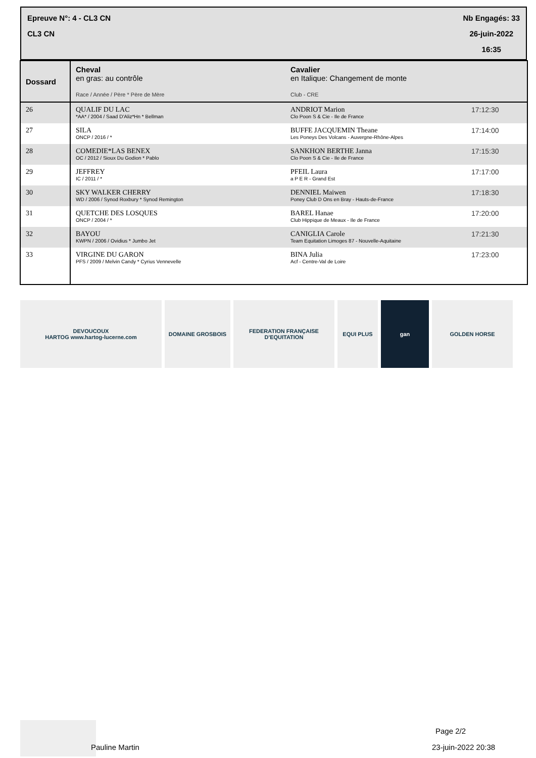Epreuve N°: 4 - CL3 CN
CL3 CN
Nb Engagés: 33
26-juin-2022
16:35
| Dossard | Cheval en gras: au contrôle Race / Année / Père * Père de Mère | Cavalier en Italique: Changement de monte Club - CRE | |
| --- | --- | --- | --- |
| 26 | QUALIF DU LAC *AA* / 2004 / Saad D'Aliz*Hn * Bellman | ANDRIOT Marion Clo Poon S & Cie - Ile de France | 17:12:30 |
| 27 | SILA ONCP / 2016 / * | BUFFE JACQUEMIN Theane Les Poneys Des Volcans - Auvergne-Rhône-Alpes | 17:14:00 |
| 28 | COMEDIE*LAS BENEX OC / 2012 / Sioux Du Godion * Pablo | SANKHON BERTHE Janna Clo Poon S & Cie - Ile de France | 17:15:30 |
| 29 | JEFFREY IC / 2011 / * | PFEIL Laura a P E R - Grand Est | 17:17:00 |
| 30 | SKY WALKER CHERRY WD / 2006 / Synod Roxbury * Synod Remington | DENNIEL Maiwen Poney Club D Ons en Bray - Hauts-de-France | 17:18:30 |
| 31 | QUETCHE DES LOSQUES ONCP / 2004 / * | BAREL Hanae Club Hippique de Meaux - Ile de France | 17:20:00 |
| 32 | BAYOU KWPN / 2006 / Ovidius * Jumbo Jet | CANIGLIA Carole Team Equitation Limoges 87 - Nouvelle-Aquitaine | 17:21:30 |
| 33 | VIRGINE DU GARON PFS / 2009 / Melvin Candy * Cyrius Vennevelle | BINA Julia Acf - Centre-Val de Loire | 17:23:00 |
DEVOUCOUX
HARTOG www.hartog-lucerne.com
DOMAINE GROSBOIS FEDERATION FRANÇAISE D'EQUITATION
EQUI PLUS gan GOLDEN HORSE
Pauline Martin
Page 2/2
23-juin-2022 20:38